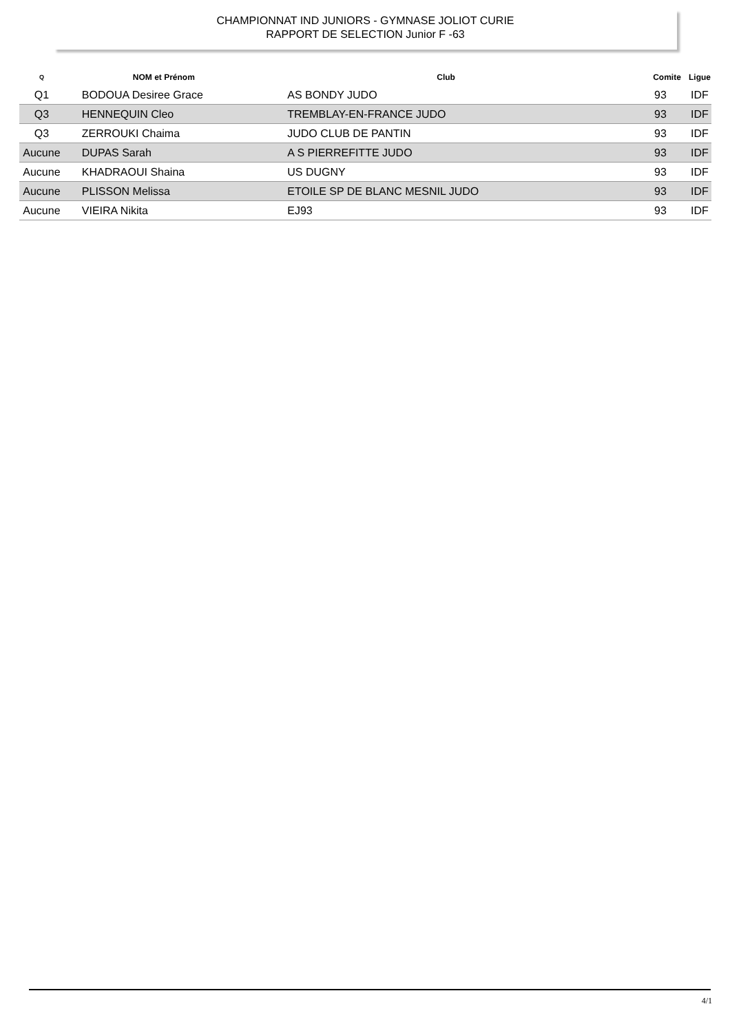CHAMPIONNAT IND JUNIORS - GYMNASE JOLIOT CURIE
RAPPORT DE SELECTION Junior F -63
| Q | NOM et Prénom | Club | Comite | Ligue |
| --- | --- | --- | --- | --- |
| Q1 | BODOUA Desiree Grace | AS BONDY JUDO | 93 | IDF |
| Q3 | HENNEQUIN Cleo | TREMBLAY-EN-FRANCE JUDO | 93 | IDF |
| Q3 | ZERROUKI Chaima | JUDO CLUB DE PANTIN | 93 | IDF |
| Aucune | DUPAS Sarah | A S PIERREFITTE JUDO | 93 | IDF |
| Aucune | KHADRAOUI Shaina | US DUGNY | 93 | IDF |
| Aucune | PLISSON Melissa | ETOILE SP DE BLANC MESNIL JUDO | 93 | IDF |
| Aucune | VIEIRA Nikita | EJ93 | 93 | IDF |
4/1